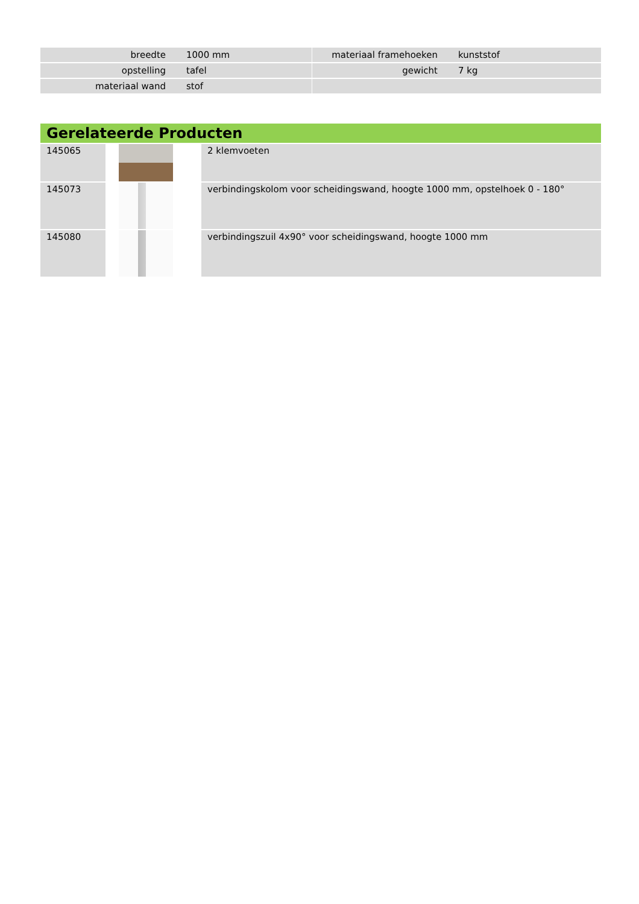| breedte | 1000 mm | | materiaal framehoeken | kunststof |
| opstelling | tafel | | gewicht | 7 kg |
| materiaal wand | stof | | | |
| Gerelateerde Producten | | |
| --- | --- | --- |
| 145065 | | 2 klemvoeten |
| 145073 | | verbindingskolom voor scheidingswand, hoogte 1000 mm, opstelhoek 0 - 180° |
| 145080 | | verbindingszuil 4x90° voor scheidingswand, hoogte 1000 mm |